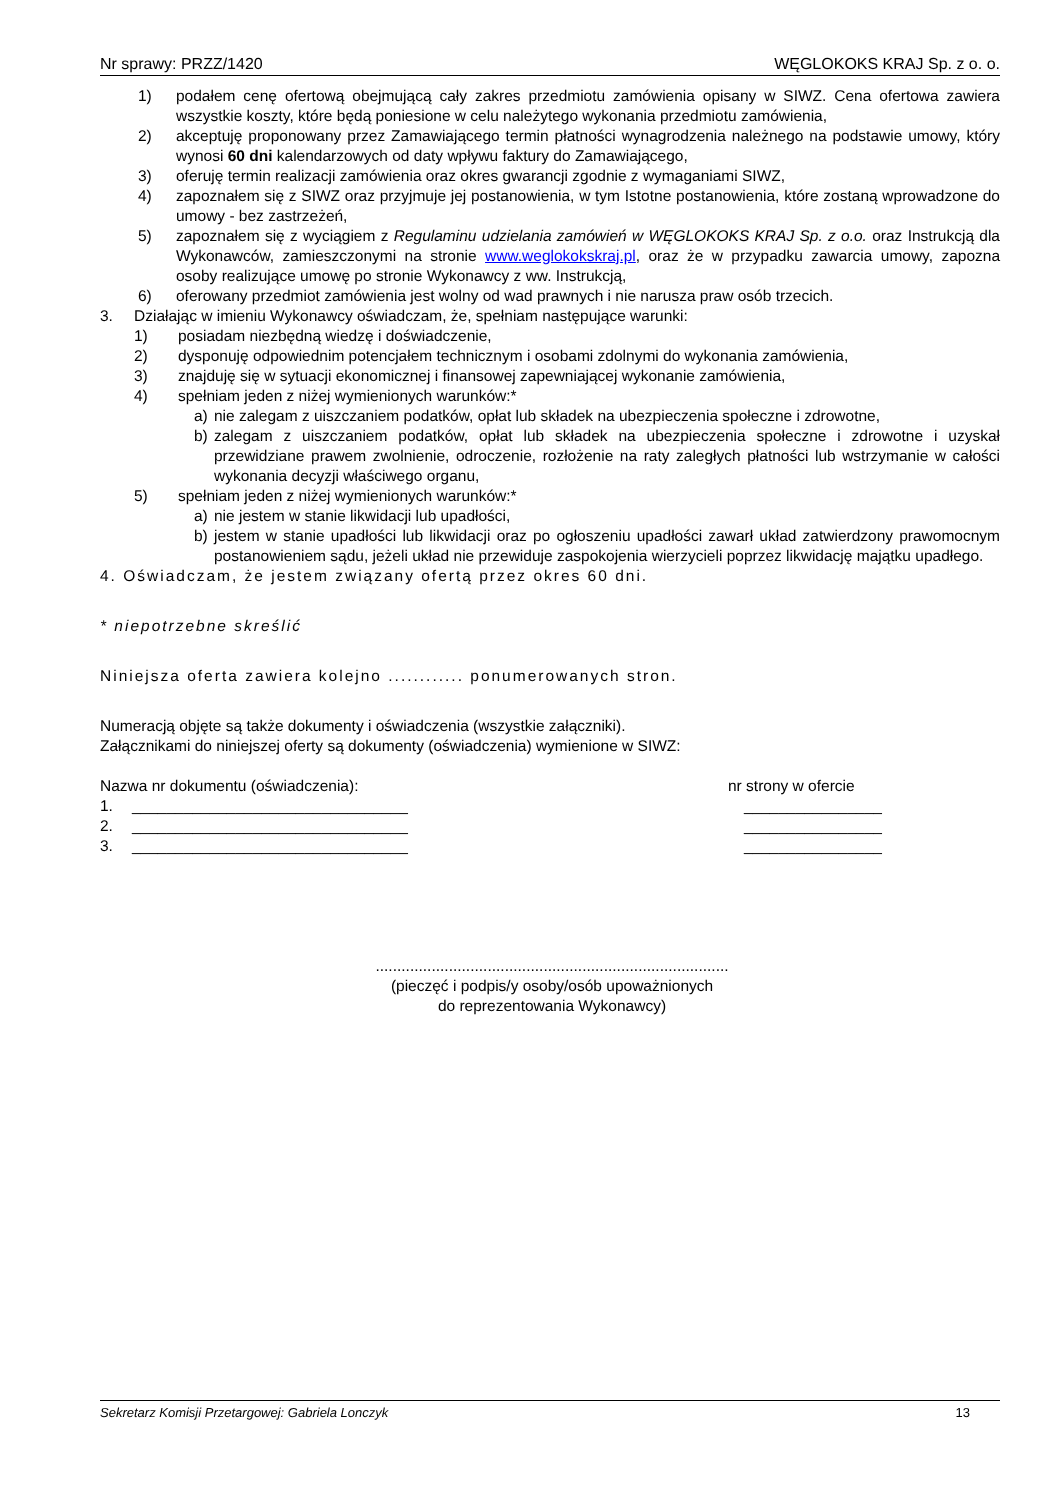Nr sprawy: PRZZ/1420 WĘGLOKOKS KRAJ Sp. z o. o.
1) podałem cenę ofertową obejmującą cały zakres przedmiotu zamówienia opisany w SIWZ. Cena ofertowa zawiera wszystkie koszty, które będą poniesione w celu należytego wykonania przedmiotu zamówienia,
2) akceptuję proponowany przez Zamawiającego termin płatności wynagrodzenia należnego na podstawie umowy, który wynosi 60 dni kalendarzowych od daty wpływu faktury do Zamawiającego,
3) oferuję termin realizacji zamówienia oraz okres gwarancji zgodnie z wymaganiami SIWZ,
4) zapoznałem się z SIWZ oraz przyjmuje jej postanowienia, w tym Istotne postanowienia, które zostaną wprowadzone do umowy - bez zastrzeżeń,
5) zapoznałem się z wyciągiem z Regulaminu udzielania zamówień w WĘGLOKOKS KRAJ Sp. z o.o. oraz Instrukcją dla Wykonawców, zamieszczonymi na stronie www.weglokokskraj.pl, oraz że w przypadku zawarcia umowy, zapozna osoby realizujące umowę po stronie Wykonawcy z ww. Instrukcją,
6) oferowany przedmiot zamówienia jest wolny od wad prawnych i nie narusza praw osób trzecich.
3. Działając w imieniu Wykonawcy oświadczam, że, spełniam następujące warunki:
1) posiadam niezbędną wiedzę i doświadczenie,
2) dysponuję odpowiednim potencjałem technicznym i osobami zdolnymi do wykonania zamówienia,
3) znajduję się w sytuacji ekonomicznej i finansowej zapewniającej wykonanie zamówienia,
4) spełniam jeden z niżej wymienionych warunków:*
a) nie zalegam z uiszczaniem podatków, opłat lub składek na ubezpieczenia społeczne i zdrowotne,
b) zalegam z uiszczaniem podatków, opłat lub składek na ubezpieczenia społeczne i zdrowotne i uzyskał przewidziane prawem zwolnienie, odroczenie, rozłożenie na raty zaległych płatności lub wstrzymanie w całości wykonania decyzji właściwego organu,
5) spełniam jeden z niżej wymienionych warunków:*
a) nie jestem w stanie likwidacji lub upadłości,
b) jestem w stanie upadłości lub likwidacji oraz po ogłoszeniu upadłości zawarł układ zatwierdzony prawomocnym postanowieniem sądu, jeżeli układ nie przewiduje zaspokojenia wierzycieli poprzez likwidację majątku upadłego.
4. Oświadczam, że jestem związany ofertą przez okres 60 dni.
* niepotrzebne skreślić
Niniejsza oferta zawiera kolejno ............ ponumerowanych stron.
Numeracją objęte są także dokumenty i oświadczenia (wszystkie załączniki).
Załącznikami do niniejszej oferty są dokumenty (oświadczenia) wymienione w SIWZ:
Nazwa nr dokumentu (oświadczenia): nr strony w ofercie
1. ________________________________ ________________
2. ________________________________ ________________
3. ________________________________ ________________
..................................................................................
(pieczęć i podpis/y osoby/osób upoważnionych
do reprezentowania Wykonawcy)
Sekretarz Komisji Przetargowej: Gabriela Lonczyk 13